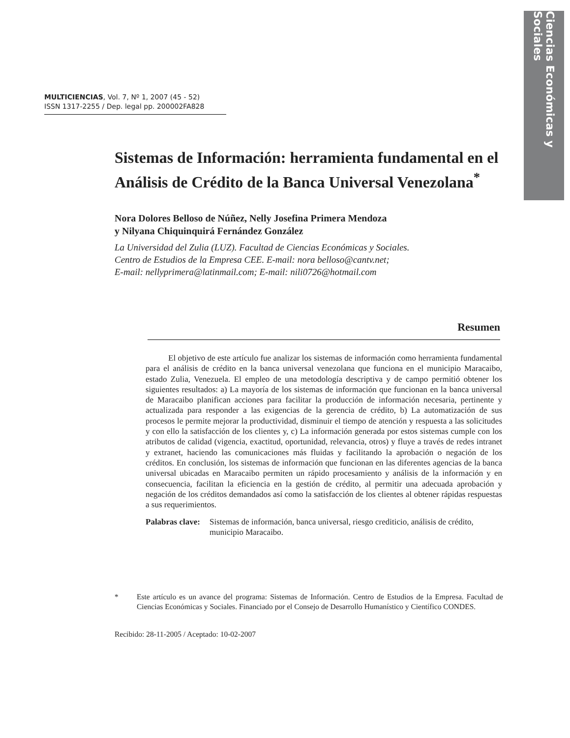Ciencias Económicas y Sociales
MULTICIENCIAS, Vol. 7, Nº 1, 2007 (45 - 52)
ISSN 1317-2255 / Dep. legal pp. 200002FA828
Sistemas de Información: herramienta fundamental en el Análisis de Crédito de la Banca Universal Venezolana<sup>*</sup>
Nora Dolores Belloso de Núñez, Nelly Josefina Primera Mendoza
y Nilyana Chiquinquirá Fernández González
La Universidad del Zulia (LUZ). Facultad de Ciencias Económicas y Sociales.
Centro de Estudios de la Empresa CEE. E-mail: nora belloso@cantv.net;
E-mail: nellyprimera@latinmail.com; E-mail: nili0726@hotmail.com
Resumen
El objetivo de este artículo fue analizar los sistemas de información como herramienta fundamental para el análisis de crédito en la banca universal venezolana que funciona en el municipio Maracaibo, estado Zulia, Venezuela. El empleo de una metodología descriptiva y de campo permitió obtener los siguientes resultados: a) La mayoría de los sistemas de información que funcionan en la banca universal de Maracaibo planifican acciones para facilitar la producción de información necesaria, pertinente y actualizada para responder a las exigencias de la gerencia de crédito, b) La automatización de sus procesos le permite mejorar la productividad, disminuir el tiempo de atención y respuesta a las solicitudes y con ello la satisfacción de los clientes y, c) La información generada por estos sistemas cumple con los atributos de calidad (vigencia, exactitud, oportunidad, relevancia, otros) y fluye a través de redes intranet y extranet, haciendo las comunicaciones más fluidas y facilitando la aprobación o negación de los créditos. En conclusión, los sistemas de información que funcionan en las diferentes agencias de la banca universal ubicadas en Maracaibo permiten un rápido procesamiento y análisis de la información y en consecuencia, facilitan la eficiencia en la gestión de crédito, al permitir una adecuada aprobación y negación de los créditos demandados así como la satisfacción de los clientes al obtener rápidas respuestas a sus requerimientos.
Palabras clave:
Sistemas de información, banca universal, riesgo crediticio, análisis de crédito, municipio Maracaibo.
* Este artículo es un avance del programa: Sistemas de Información. Centro de Estudios de la Empresa. Facultad de Ciencias Económicas y Sociales. Financiado por el Consejo de Desarrollo Humanístico y Científico CONDES.
Recibido: 28-11-2005 / Aceptado: 10-02-2007